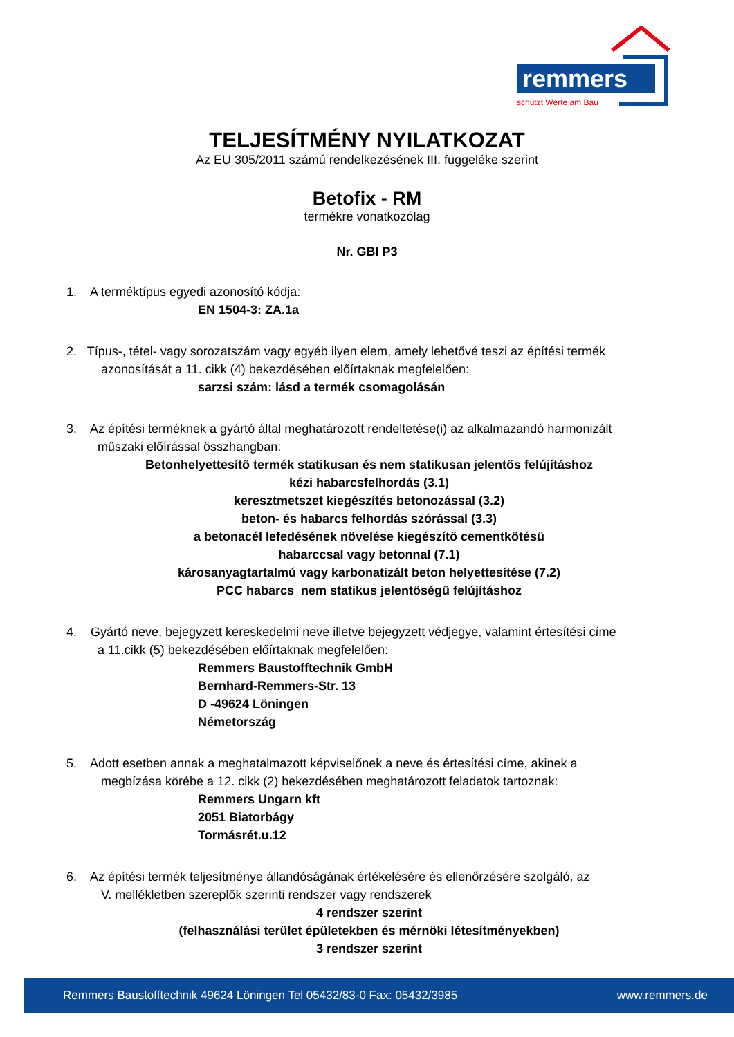remmers
schützt Werte am Bau
TELJESÍTMÉNY NYILATKOZAT
Az EU 305/2011 számú rendelkezésének III. függeléke szerint
Betofix - RM
termékre vonatkozólag
Nr. GBI P3
1. A terméktípus egyedi azonosító kódja:
EN 1504-3: ZA.1a
2. Típus-, tétel- vagy sorozatszám vagy egyéb ilyen elem, amely lehetővé teszi az építési termék
azonosítását a 11. cikk (4) bekezdésében előírtaknak megfelelően:
sarzsi szám: lásd a termék csomagolásán
3. Az építési terméknek a gyártó által meghatározott rendeltetése(i) az alkalmazandó harmonizált
műszaki előírással összhangban:
Betonhelyettesítő termék statikusan és nem statikusan jelentős felújításhoz
kézi habarcsfelhordás (3.1)
keresztmetszet kiegészítés betonozással (3.2)
beton- és habarcs felhordás szórással (3.3)
a betonacél lefedésének növelése kiegészítő cementkötésű
habarccsal vagy betonnal (7.1)
károsanyagtartalmú vagy karbonatizált beton helyettesítése (7.2)
PCC habarcs nem statikus jelentőségű felújításhoz
4. Gyártó neve, bejegyzett kereskedelmi neve illetve bejegyzett védjegye, valamint értesítési címe
a 11.cikk (5) bekezdésében előírtaknak megfelelően:
Remmers Baustofftechnik GmbH
Bernhard-Remmers-Str. 13
D -49624 Löningen
Németország
5. Adott esetben annak a meghatalmazott képviselőnek a neve és értesítési címe, akinek a
megbízása körébe a 12. cikk (2) bekezdésében meghatározott feladatok tartoznak:
Remmers Ungarn kft
2051 Biatorbágy
Tormásrét.u.12
6. Az építési termék teljesítménye állandóságának értékelésére és ellenőrzésére szolgáló, az
V. mellékletben szereplők szerinti rendszer vagy rendszerek
4 rendszer szerint
(felhasználási terület épületekben és mérnöki létesítményekben)
3 rendszer szerint
Remmers Baustofftechnik 49624 Löningen Tel 05432/83-0 Fax: 05432/3985 www.remmers.de